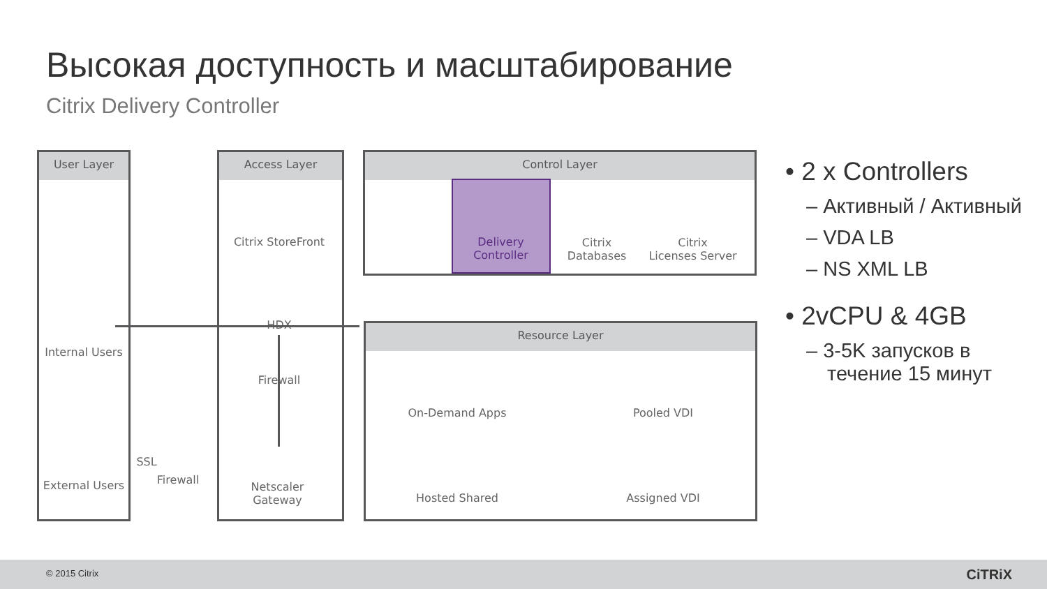Высокая доступность и масштабирование
Citrix Delivery Controller
User Layer Access Layer Control Layer
Resource Layer
Citrix StoreFront
Delivery
Controller
Citrix
Databases
Citrix
Licenses Server
Internal Users
HDX
Firewall
External Users
SSL
Firewall
Netscaler
Gateway
On-Demand Apps Pooled VDI
Hosted Shared Assigned VDI
• 2 x Controllers
– Активный / Активный
– VDA LB
– NS XML LB
• 2vCPU & 4GB
– 3-5K запусков в течение 15 минут
© 2015 Citrix CiTRiX